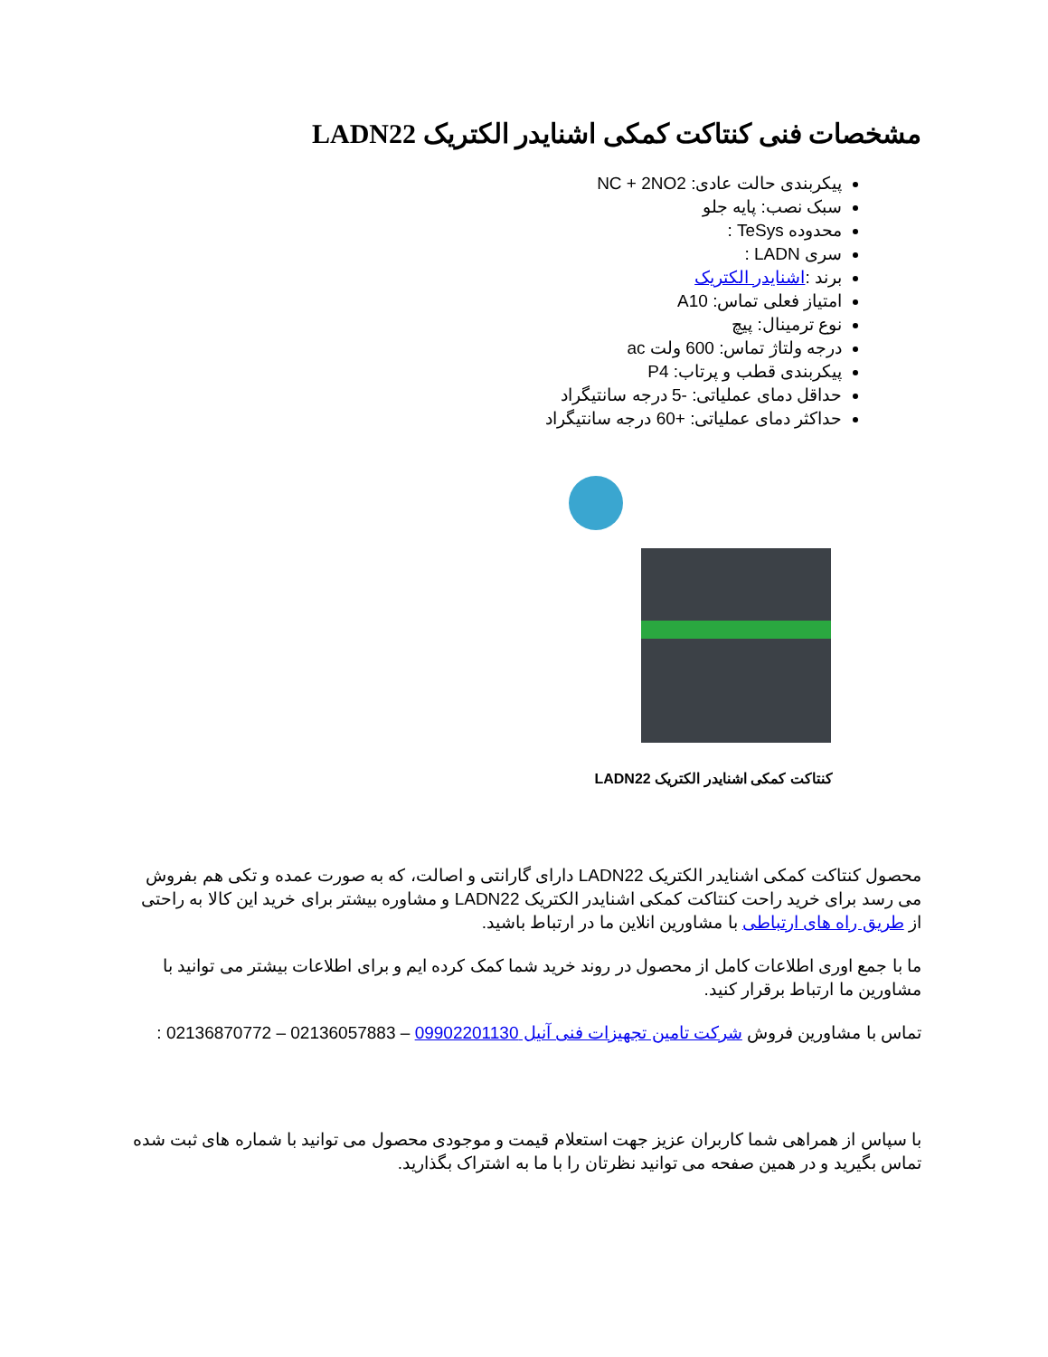مشخصات فنی کنتاکت کمکی اشنایدر الکتریک LADN22
پیکربندی حالت عادی: NC + 2NO2
سبک نصب: پایه جلو
محدوده TeSys :
سری LADN :
برند :اشنایدر الکتریک
امتیاز فعلی تماس: A10
نوع ترمینال: پیچ
درجه ولتاژ تماس: 600 ولت ac
پیکربندی قطب و پرتاب: P4
حداقل دمای عملیاتی: -5 درجه سانتیگراد
حداکثر دمای عملیاتی: +60 درجه سانتیگراد
کنتاکت کمکی اشنایدر الکتریک LADN22
محصول کنتاکت کمکی اشنایدر الکتریک LADN22 دارای گارانتی و اصالت، که به صورت عمده و تکی هم بفروش می رسد برای خرید راحت کنتاکت کمکی اشنایدر الکتریک LADN22 و مشاوره بیشتر برای خرید این کالا به راحتی از طریق راه های ارتباطی با مشاورین انلاین ما در ارتباط باشید.
ما با جمع اوری اطلاعات کامل از محصول در روند خرید شما کمک کرده ایم و برای اطلاعات بیشتر می توانید با مشاورین ما ارتباط برقرار کنید.
تماس با مشاورین فروش شرکت تامین تجهیزات فنی آنیل 09902201130 – 02136057883 – 02136870772 :
با سپاس از همراهی شما کاربران عزیز جهت استعلام قیمت و موجودی محصول می توانید با شماره های ثبت شده تماس بگیرید و در همین صفحه می توانید نظرتان را با ما به اشتراک بگذارید.